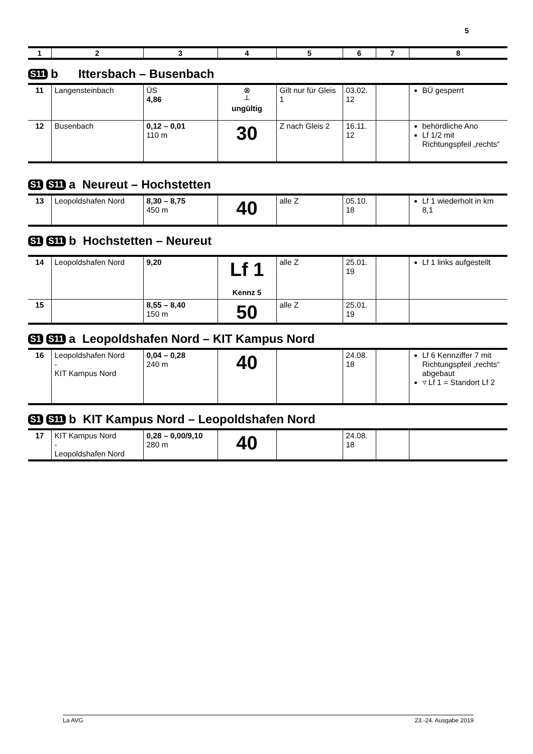5
| 1 | 2 | 3 | 4 | 5 | 6 | 7 | 8 |
| --- | --- | --- | --- | --- | --- | --- | --- |
S11 b Ittersbach – Busenbach
| 11 | Langensteinbach | ÜS 4,86 | ⊗ ┴ ungültig | Gilt nur für Gleis 1 | 03.02. 12 | | BÜ gesperrt |
| 12 | Busenbach | 0,12 – 0,01 110 m | 30 | Z nach Gleis 2 | 16.11. 12 | | behördliche Ano Lf 1/2 mit Richtungspfeil „rechts“ |
S1 S11 a Neureut – Hochstetten
| 13 | Leopoldshafen Nord | 8,30 – 8,75 450 m | 40 | alle Z | 05.10. 18 | | Lf 1 wiederholt in km 8,1 |
S1 S11 b Hochstetten – Neureut
| 14 | Leopoldshafen Nord | 9,20 | Lf 1 Kennz 5 | alle Z | 25.01. 19 | | Lf 1 links aufgestellt |
| 15 | | 8,55 – 8,40 150 m | 50 | alle Z | 25.01. 19 | | |
S1 S11 a Leopoldshafen Nord – KIT Kampus Nord
| 16 | Leopoldshafen Nord - KIT Kampus Nord | 0,04 – 0,28 240 m | 40 | | 24.08. 18 | | Lf 6 Kennziffer 7 mit Richtungspfeil „rechts“ abgebaut ▿ Lf 1 = Standort Lf 2 |
S1 S11 b KIT Kampus Nord – Leopoldshafen Nord
| 17 | KIT Kampus Nord - Leopoldshafen Nord | 0,28 – 0,00/9,10 280 m | 40 | | 24.08. 18 | | |
La AVG 23.-24. Ausgabe 2019